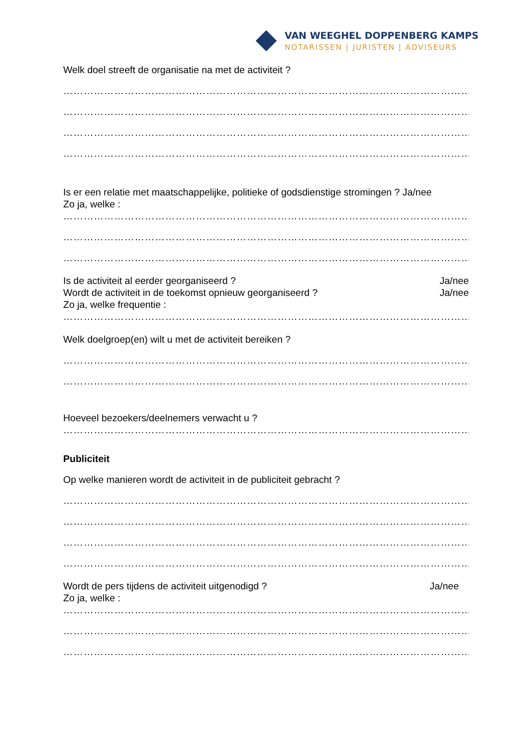VAN WEEGHEL DOPPENBERG KAMPS
NOTARISSEN | JURISTEN | ADVISEURS
Welk doel streeft de organisatie na met de activiteit ?
…………………………………………………………………………………………………………
…………………………………………………………………………………………………………
…………………………………………………………………………………………………………
…………………………………………………………………………………………………………
Is er een relatie met maatschappelijke, politieke of godsdienstige stromingen ? Ja/nee
Zo ja, welke :
…………………………………………………………………………………………………………
…………………………………………………………………………………………………………
…………………………………………………………………………………………………………
Is de activiteit al eerder georganiseerd ? Ja/nee
Wordt de activiteit in de toekomst opnieuw georganiseerd ? Ja/nee
Zo ja, welke frequentie :
…………………………………………………………………………………………………………
Welk doelgroep(en) wilt u met de activiteit bereiken ?
…………………………………………………………………………………………………………
…………………………………………………………………………………………………………
Hoeveel bezoekers/deelnemers verwacht u ?
…………………………………………………………………………………………………………
Publiciteit
Op welke manieren wordt de activiteit in de publiciteit gebracht ?
…………………………………………………………………………………………………………
…………………………………………………………………………………………………………
…………………………………………………………………………………………………………
…………………………………………………………………………………………………………
Wordt de pers tijdens de activiteit uitgenodigd ? Ja/nee
Zo ja, welke :
…………………………………………………………………………………………………………
…………………………………………………………………………………………………………
…………………………………………………………………………………………………………